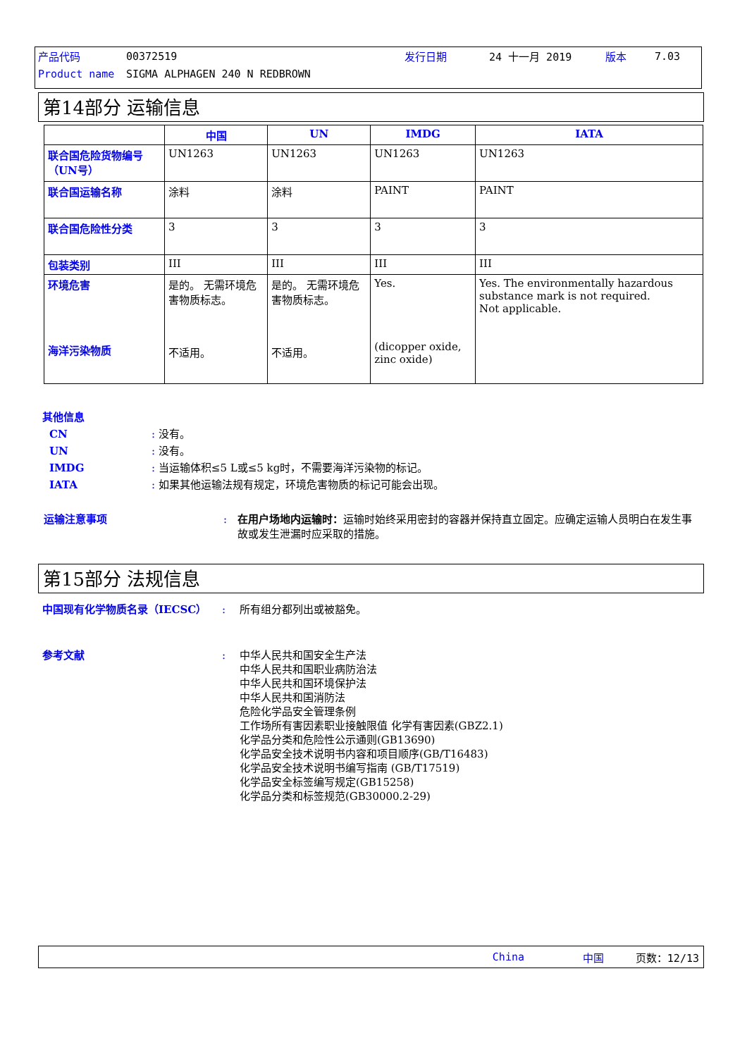产品代码 00372519 发行日期 24 十一月 2019 版本 7.03
Product name SIGMA ALPHAGEN 240 N REDBROWN
第14部分 运输信息
| | 中国 | UN | IMDG | IATA |
| --- | --- | --- | --- | --- |
| 联合国危险货物编号（UN号） | UN1263 | UN1263 | UN1263 | UN1263 |
| 联合国运输名称 | 涂料 | 涂料 | PAINT | PAINT |
| 联合国危险性分类 | 3 | 3 | 3 | 3 |
| 包装类别 | III | III | III | III |
| 环境危害 海洋污染物质 | 是的。 无需环境危害物质标志。 不适用。 | 是的。 无需环境危害物质标志。 不适用。 | Yes. (dicopper oxide, zinc oxide) | Yes. The environmentally hazardous substance mark is not required. Not applicable. |
其他信息
CN: 没有。
UN: 没有。
IMDG: 当运输体积≤5 L或≤5 kg时，不需要海洋污染物的标记。
IATA: 如果其他运输法规有规定，环境危害物质的标记可能会出现。
运输注意事项: 在用户场地内运输时：运输时始终采用密封的容器并保持直立固定。应确定运输人员明白在发生事故或发生泄漏时应采取的措施。
第15部分 法规信息
中国现有化学物质名录（IECSC）: 所有组分都列出或被豁免。
参考文献: 中华人民共和国安全生产法
中华人民共和国职业病防治法
中华人民共和国环境保护法
中华人民共和国消防法
危险化学品安全管理条例
工作场所有害因素职业接触限值 化学有害因素(GBZ2.1)
化学品分类和危险性公示通则(GB13690)
化学品安全技术说明书内容和项目顺序(GB/T16483)
化学品安全技术说明书编写指南 (GB/T17519)
化学品安全标签编写规定(GB15258)
化学品分类和标签规范(GB30000.2-29)
China 中国 页数：12/13